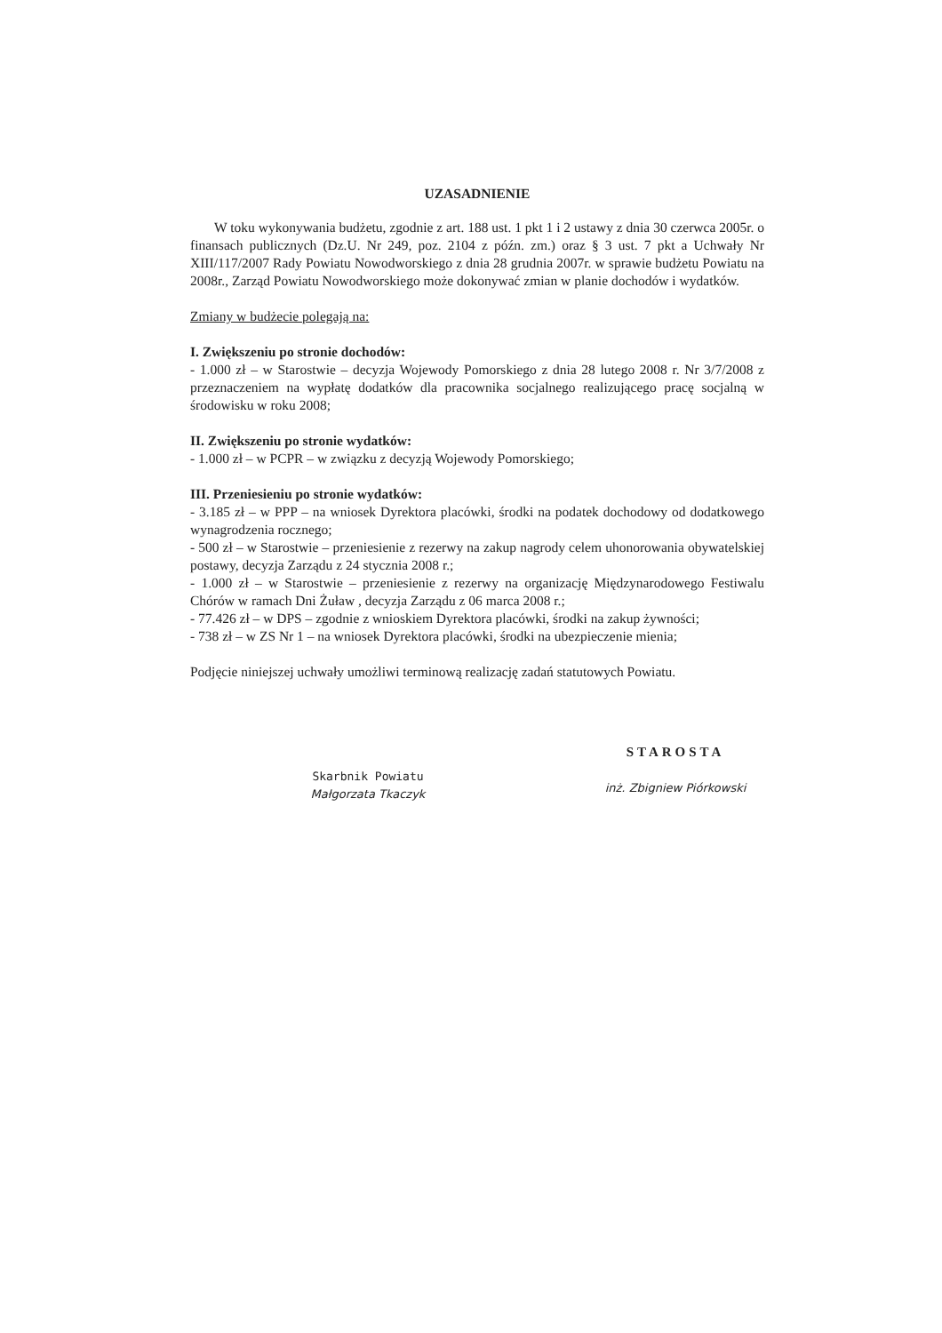UZASADNIENIE
W toku wykonywania budżetu, zgodnie z art. 188 ust. 1 pkt 1 i 2 ustawy z dnia 30 czerwca 2005r. o finansach publicznych (Dz.U. Nr 249, poz. 2104 z późn. zm.) oraz § 3 ust. 7 pkt a Uchwały Nr XIII/117/2007 Rady Powiatu Nowodworskiego z dnia 28 grudnia 2007r. w sprawie budżetu Powiatu na 2008r., Zarząd Powiatu Nowodworskiego może dokonywać zmian w planie dochodów i wydatków.
Zmiany w budżecie polegają na:
I. Zwiększeniu po stronie dochodów:
- 1.000 zł – w Starostwie – decyzja Wojewody Pomorskiego z dnia 28 lutego 2008 r. Nr 3/7/2008 z przeznaczeniem na wypłatę dodatków dla pracownika socjalnego realizującego pracę socjalną w środowisku w roku 2008;
II. Zwiększeniu po stronie wydatków:
- 1.000 zł – w PCPR – w związku z decyzją Wojewody Pomorskiego;
III. Przeniesieniu po stronie wydatków:
- 3.185 zł – w PPP – na wniosek Dyrektora placówki, środki na podatek dochodowy od dodatkowego wynagrodzenia rocznego;
- 500 zł – w Starostwie – przeniesienie z rezerwy na zakup nagrody celem uhonorowania obywatelskiej postawy, decyzja Zarządu z 24 stycznia 2008 r.;
- 1.000 zł – w Starostwie – przeniesienie z rezerwy na organizację Międzynarodowego Festiwalu Chórów w ramach Dni Żuław , decyzja Zarządu z 06 marca 2008 r.;
- 77.426 zł – w DPS – zgodnie z wnioskiem Dyrektora placówki, środki na zakup żywności;
- 738 zł – w ZS Nr 1 – na wniosek Dyrektora placówki, środki na ubezpieczenie mienia;
Podjęcie niniejszej uchwały umożliwi terminową realizację zadań statutowych Powiatu.
Skarbnik Powiatu
Małgorzata Tkaczyk
STAROSTA
inż. Zbigniew Piórkowski